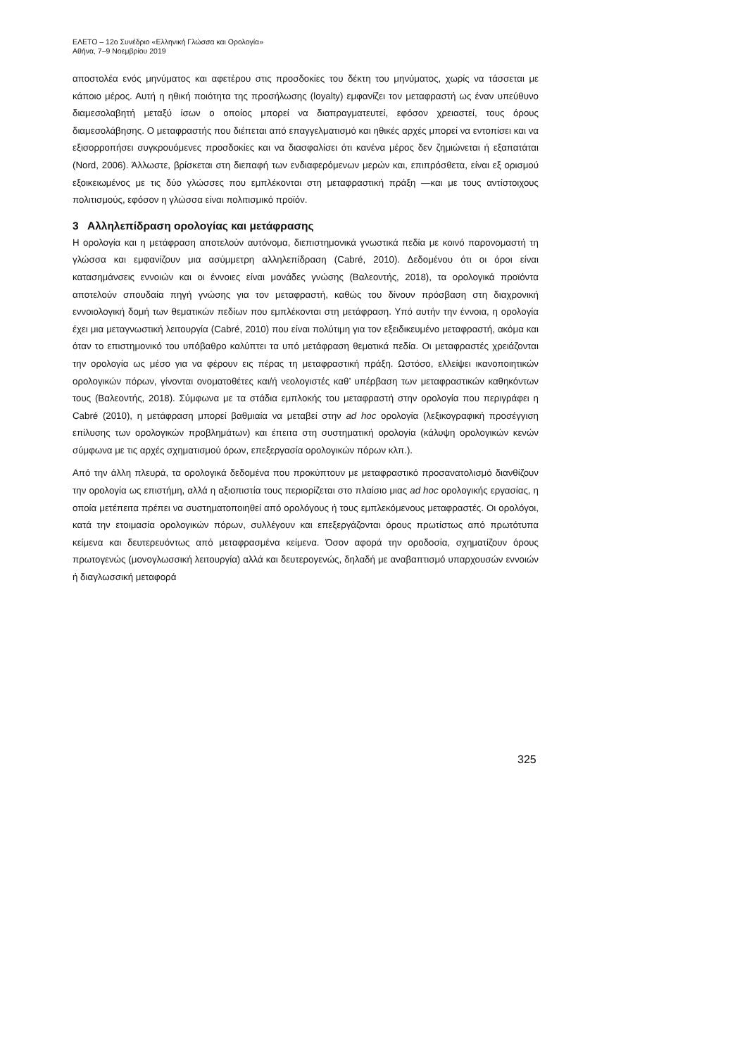ΕΛΕΤΟ – 12ο Συνέδριο «Ελληνική Γλώσσα και Ορολογία»
Αθήνα, 7–9 Νοεμβρίου 2019
αποστολέα ενός μηνύματος και αφετέρου στις προσδοκίες του δέκτη του μηνύματος, χωρίς να τάσσεται με κάποιο μέρος. Αυτή η ηθική ποιότητα της προσήλωσης (loyalty) εμφανίζει τον μεταφραστή ως έναν υπεύθυνο διαμεσολαβητή μεταξύ ίσων ο οποίος μπορεί να διαπραγματευτεί, εφόσον χρειαστεί, τους όρους διαμεσολάβησης. Ο μεταφραστής που διέπεται από επαγγελματισμό και ηθικές αρχές μπορεί να εντοπίσει και να εξισορροπήσει συγκρουόμενες προσδοκίες και να διασφαλίσει ότι κανένα μέρος δεν ζημιώνεται ή εξαπατάται (Nord, 2006). Άλλωστε, βρίσκεται στη διεπαφή των ενδιαφερόμενων μερών και, επιπρόσθετα, είναι εξ ορισμού εξοικειωμένος με τις δύο γλώσσες που εμπλέκονται στη μεταφραστική πράξη —και με τους αντίστοιχους πολιτισμούς, εφόσον η γλώσσα είναι πολιτισμικό προϊόν.
3 Αλληλεπίδραση ορολογίας και μετάφρασης
Η ορολογία και η μετάφραση αποτελούν αυτόνομα, διεπιστημονικά γνωστικά πεδία με κοινό παρονομαστή τη γλώσσα και εμφανίζουν μια ασύμμετρη αλληλεπίδραση (Cabré, 2010). Δεδομένου ότι οι όροι είναι κατασημάνσεις εννοιών και οι έννοιες είναι μονάδες γνώσης (Βαλεοντής, 2018), τα ορολογικά προϊόντα αποτελούν σπουδαία πηγή γνώσης για τον μεταφραστή, καθώς του δίνουν πρόσβαση στη διαχρονική εννοιολογική δομή των θεματικών πεδίων που εμπλέκονται στη μετάφραση. Υπό αυτήν την έννοια, η ορολογία έχει μια μεταγνωστική λειτουργία (Cabré, 2010) που είναι πολύτιμη για τον εξειδικευμένο μεταφραστή, ακόμα και όταν το επιστημονικό του υπόβαθρο καλύπτει τα υπό μετάφραση θεματικά πεδία. Οι μεταφραστές χρειάζονται την ορολογία ως μέσο για να φέρουν εις πέρας τη μεταφραστική πράξη. Ωστόσο, ελλείψει ικανοποιητικών ορολογικών πόρων, γίνονται ονοματοθέτες και/ή νεολογιστές καθ’ υπέρβαση των μεταφραστικών καθηκόντων τους (Βαλεοντής, 2018). Σύμφωνα με τα στάδια εμπλοκής του μεταφραστή στην ορολογία που περιγράφει η Cabré (2010), η μετάφραση μπορεί βαθμιαία να μεταβεί στην ad hoc ορολογία (λεξικογραφική προσέγγιση επίλυσης των ορολογικών προβλημάτων) και έπειτα στη συστηματική ορολογία (κάλυψη ορολογικών κενών σύμφωνα με τις αρχές σχηματισμού όρων, επεξεργασία ορολογικών πόρων κλπ.).
Από την άλλη πλευρά, τα ορολογικά δεδομένα που προκύπτουν με μεταφραστικό προσανατολισμό διανθίζουν την ορολογία ως επιστήμη, αλλά η αξιοπιστία τους περιορίζεται στο πλαίσιο μιας ad hoc ορολογικής εργασίας, η οποία μετέπειτα πρέπει να συστηματοποιηθεί από ορολόγους ή τους εμπλεκόμενους μεταφραστές. Οι ορολόγοι, κατά την ετοιμασία ορολογικών πόρων, συλλέγουν και επεξεργάζονται όρους πρωτίστως από πρωτότυπα κείμενα και δευτερευόντως από μεταφρασμένα κείμενα. Όσον αφορά την οροδοσία, σχηματίζουν όρους πρωτογενώς (μονογλωσσική λειτουργία) αλλά και δευτερογενώς, δηλαδή με αναβαπτισμό υπαρχουσών εννοιών ή διαγλωσσική μεταφορά
325